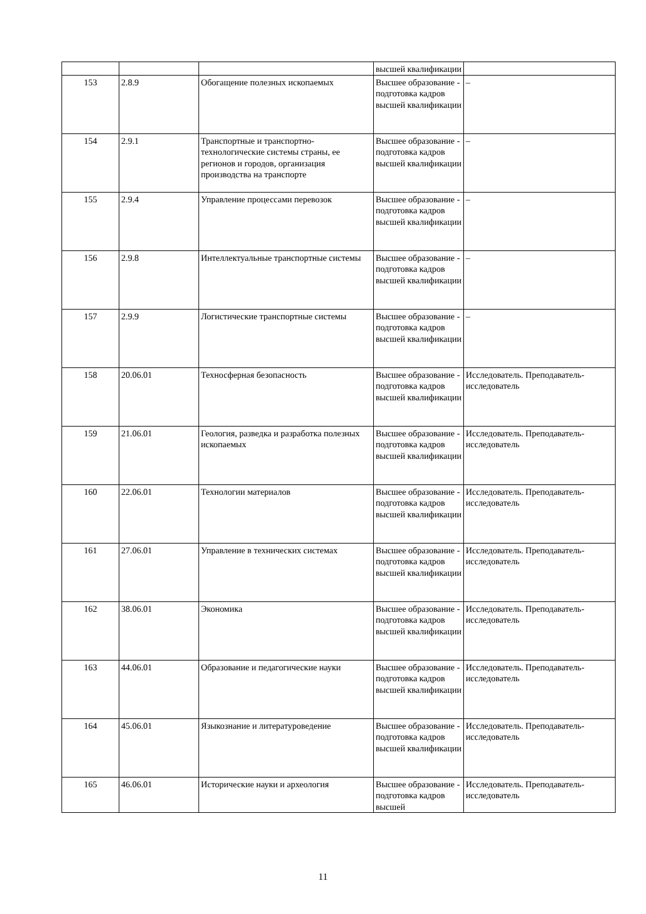| | | | высшей квалификации | |
| 153 | 2.8.9 | Обогащение полезных ископаемых | Высшее образование - подготовка кадров высшей квалификации | – |
| 154 | 2.9.1 | Транспортные и транспортно-технологические системы страны, ее регионов и городов, организация производства на транспорте | Высшее образование - подготовка кадров высшей квалификации | – |
| 155 | 2.9.4 | Управление процессами перевозок | Высшее образование - подготовка кадров высшей квалификации | – |
| 156 | 2.9.8 | Интеллектуальные транспортные системы | Высшее образование - подготовка кадров высшей квалификации | – |
| 157 | 2.9.9 | Логистические транспортные системы | Высшее образование - подготовка кадров высшей квалификации | – |
| 158 | 20.06.01 | Техносферная безопасность | Высшее образование - подготовка кадров высшей квалификации | Исследователь. Преподаватель-исследователь |
| 159 | 21.06.01 | Геология, разведка и разработка полезных ископаемых | Высшее образование - подготовка кадров высшей квалификации | Исследователь. Преподаватель-исследователь |
| 160 | 22.06.01 | Технологии материалов | Высшее образование - подготовка кадров высшей квалификации | Исследователь. Преподаватель-исследователь |
| 161 | 27.06.01 | Управление в технических системах | Высшее образование - подготовка кадров высшей квалификации | Исследователь. Преподаватель-исследователь |
| 162 | 38.06.01 | Экономика | Высшее образование - подготовка кадров высшей квалификации | Исследователь. Преподаватель-исследователь |
| 163 | 44.06.01 | Образование и педагогические науки | Высшее образование - подготовка кадров высшей квалификации | Исследователь. Преподаватель-исследователь |
| 164 | 45.06.01 | Языкознание и литературоведение | Высшее образование - подготовка кадров высшей квалификации | Исследователь. Преподаватель-исследователь |
| 165 | 46.06.01 | Исторические науки и археология | Высшее образование - подготовка кадров высшей | Исследователь. Преподаватель-исследователь |
11